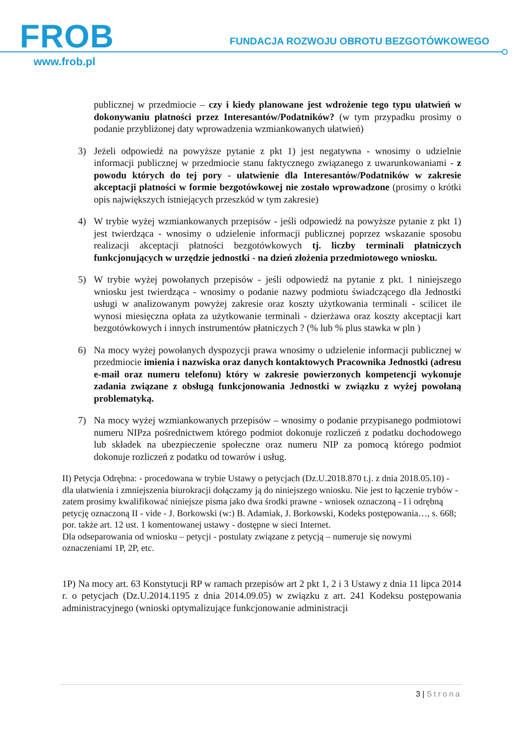FROB
FUNDACJA ROZWOJU OBROTU BEZGOTÓWKOWEGO
www.frob.pl
publicznej w przedmiocie – czy i kiedy planowane jest wdrożenie tego typu ułatwień w dokonywaniu płatności przez Interesantów/Podatników? (w tym przypadku prosimy o podanie przybliżonej daty wprowadzenia wzmiankowanych ułatwień)
3) Jeżeli odpowiedź na powyższe pytanie z pkt 1) jest negatywna - wnosimy o udzielnie informacji publicznej w przedmiocie stanu faktycznego związanego z uwarunkowaniami - z powodu których do tej pory - ułatwienie dla Interesantów/Podatników w zakresie akceptacji płatności w formie bezgotówkowej nie zostało wprowadzone (prosimy o krótki opis największych istniejących przeszkód w tym zakresie)
4) W trybie wyżej wzmiankowanych przepisów - jeśli odpowiedź na powyższe pytanie z pkt 1) jest twierdząca - wnosimy o udzielenie informacji publicznej poprzez wskazanie sposobu realizacji akceptacji płatności bezgotówkowych tj. liczby terminali płatniczych funkcjonujących w urzędzie jednostki - na dzień złożenia przedmiotowego wniosku.
5) W trybie wyżej powołanych przepisów - jeśli odpowiedź na pytanie z pkt. 1 niniejszego wniosku jest twierdząca - wnosimy o podanie nazwy podmiotu świadczącego dla Jednostki usługi w analizowanym powyżej zakresie oraz koszty użytkowania terminali - scilicet ile wynosi miesięczna opłata za użytkowanie terminali - dzierżawa oraz koszty akceptacji kart bezgotówkowych i innych instrumentów płatniczych ? (% lub % plus stawka w pln )
6) Na mocy wyżej powołanych dyspozycji prawa wnosimy o udzielenie informacji publicznej w przedmiocie imienia i nazwiska oraz danych kontaktowych Pracownika Jednostki (adresu e-mail oraz numeru telefonu) który w zakresie powierzonych kompetencji wykonuje zadania związane z obsługą funkcjonowania Jednostki w związku z wyżej powołaną problematyką.
7) Na mocy wyżej wzmiankowanych przepisów – wnosimy o podanie przypisanego podmiotowi numeru NIPza pośrednictwem którego podmiot dokonuje rozliczeń z podatku dochodowego lub składek na ubezpieczenie społeczne oraz numeru NIP za pomocą którego podmiot dokonuje rozliczeń z podatku od towarów i usług.
II) Petycja Odrębna: - procedowana w trybie Ustawy o petycjach (Dz.U.2018.870 t.j. z dnia 2018.05.10) - dla ułatwienia i zmniejszenia biurokracji dołączamy ją do niniejszego wniosku. Nie jest to łączenie trybów - zatem prosimy kwalifikować niniejsze pisma jako dwa środki prawne - wniosek oznaczoną - I i odrębną petycję oznaczoną II - vide - J. Borkowski (w:) B. Adamiak, J. Borkowski, Kodeks postępowania…, s. 668; por. także art. 12 ust. 1 komentowanej ustawy - dostępne w sieci Internet.
Dla odseparowania od wniosku – petycji - postulaty związane z petycją – numeruje się nowymi oznaczeniami 1P, 2P, etc.
1P) Na mocy art. 63 Konstytucji RP w ramach przepisów art 2 pkt 1, 2 i 3 Ustawy z dnia 11 lipca 2014 r. o petycjach (Dz.U.2014.1195 z dnia 2014.09.05) w związku z art. 241 Kodeksu postępowania administracyjnego (wnioski optymalizujące funkcjonowanie administracji
3 | Strona